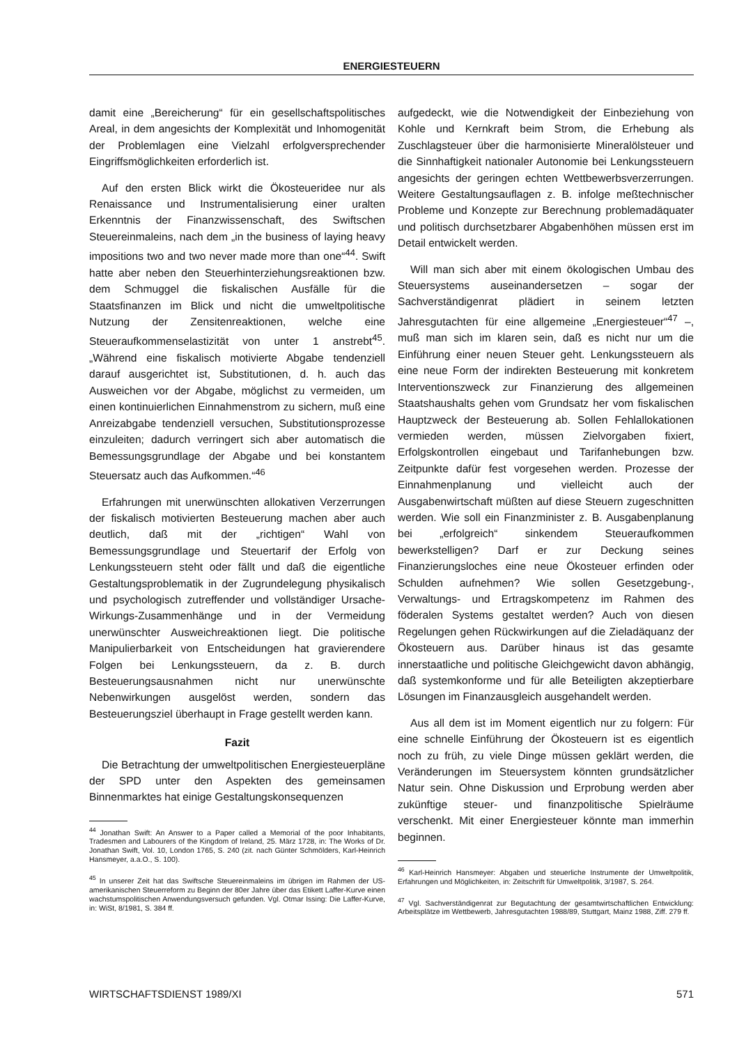ENERGIESTEUERN
damit eine „Bereicherung“ für ein gesellschaftspolitisches Areal, in dem angesichts der Komplexität und Inhomogenität der Problemlagen eine Vielzahl erfolgversprechender Eingriffsmöglichkeiten erforderlich ist.
Auf den ersten Blick wirkt die Ökosteueridee nur als Renaissance und Instrumentalisierung einer uralten Erkenntnis der Finanzwissenschaft, des Swiftschen Steuereinmaleins, nach dem „in the business of laying heavy impositions two and two never made more than one“<sup>44</sup>. Swift hatte aber neben den Steuerhinterziehungsreaktionen bzw. dem Schmuggel die fiskalischen Ausfälle für die Staatsfinanzen im Blick und nicht die umweltpolitische Nutzung der Zensitenreaktionen, welche eine Steueraufkommenselastizität von unter 1 anstrebt<sup>45</sup>. „Während eine fiskalisch motivierte Abgabe tendenziell darauf ausgerichtet ist, Substitutionen, d. h. auch das Ausweichen vor der Abgabe, möglichst zu vermeiden, um einen kontinuierlichen Einnahmenstrom zu sichern, muß eine Anreizabgabe tendenziell versuchen, Substitutionsprozesse einzuleiten; dadurch verringert sich aber automatisch die Bemessungsgrundlage der Abgabe und bei konstantem Steuersatz auch das Aufkommen.“<sup>46</sup>
Erfahrungen mit unerwünschten allokativen Verzerrungen der fiskalisch motivierten Besteuerung machen aber auch deutlich, daß mit der „richtigen“ Wahl von Bemessungsgrundlage und Steuertarif der Erfolg von Lenkungssteuern steht oder fällt und daß die eigentliche Gestaltungsproblematik in der Zugrundelegung physikalisch und psychologisch zutreffender und vollständiger Ursache-Wirkungs-Zusammenhänge und in der Vermeidung unerwünschter Ausweichreaktionen liegt. Die politische Manipulierbarkeit von Entscheidungen hat gravierendere Folgen bei Lenkungssteuern, da z. B. durch Besteuerungsausnahmen nicht nur unerwünschte Nebenwirkungen ausgelöst werden, sondern das Besteuerungsziel überhaupt in Frage gestellt werden kann.
Fazit
Die Betrachtung der umweltpolitischen Energiesteuerpläne der SPD unter den Aspekten des gemeinsamen Binnenmarktes hat einige Gestaltungskonsequenzen
<sup>44</sup> Jonathan Swift: An Answer to a Paper called a Memorial of the poor Inhabitants, Tradesmen and Labourers of the Kingdom of Ireland, 25. März 1728, in: The Works of Dr. Jonathan Swift, Vol. 10, London 1765, S. 240 (zit. nach Günter Schmölders, Karl-Heinrich Hansmeyer, a.a.O., S. 100).
<sup>45</sup> In unserer Zeit hat das Swiftsche Steuereinmaleins im übrigen im Rahmen der US-amerikanischen Steuerreform zu Beginn der 80er Jahre über das Etikett Laffer-Kurve einen wachstumspolitischen Anwendungsversuch gefunden. Vgl. Otmar Issing: Die Laffer-Kurve, in: WiSt, 8/1981, S. 384 ff.
aufgedeckt, wie die Notwendigkeit der Einbeziehung von Kohle und Kernkraft beim Strom, die Erhebung als Zuschlagsteuer über die harmonisierte Mineralölsteuer und die Sinnhaftigkeit nationaler Autonomie bei Lenkungssteuern angesichts der geringen echten Wettbewerbsverzerrungen. Weitere Gestaltungsauflagen z. B. infolge meßtechnischer Probleme und Konzepte zur Berechnung problemadäquater und politisch durchsetzbarer Abgabenhöhen müssen erst im Detail entwickelt werden.
Will man sich aber mit einem ökologischen Umbau des Steuersystems auseinandersetzen – sogar der Sachverständigenrat plädiert in seinem letzten Jahresgutachten für eine allgemeine „Energiesteuer“<sup>47</sup> –, muß man sich im klaren sein, daß es nicht nur um die Einführung einer neuen Steuer geht. Lenkungssteuern als eine neue Form der indirekten Besteuerung mit konkretem Interventionszweck zur Finanzierung des allgemeinen Staatshaushalts gehen vom Grundsatz her vom fiskalischen Hauptzweck der Besteuerung ab. Sollen Fehlallokationen vermieden werden, müssen Zielvorgaben fixiert, Erfolgskontrollen eingebaut und Tarifanhebungen bzw. Zeitpunkte dafür fest vorgesehen werden. Prozesse der Einnahmenplanung und vielleicht auch der Ausgabenwirtschaft müßten auf diese Steuern zugeschnitten werden. Wie soll ein Finanzminister z. B. Ausgabenplanung bei „erfolgreich“ sinkendem Steueraufkommen bewerkstelligen? Darf er zur Deckung seines Finanzierungsloches eine neue Ökosteuer erfinden oder Schulden aufnehmen? Wie sollen Gesetzgebung-, Verwaltungs- und Ertragskompetenz im Rahmen des föderalen Systems gestaltet werden? Auch von diesen Regelungen gehen Rückwirkungen auf die Zieladäquanz der Ökosteuern aus. Darüber hinaus ist das gesamte innerstaatliche und politische Gleichgewicht davon abhängig, daß systemkonforme und für alle Beteiligten akzeptierbare Lösungen im Finanzausgleich ausgehandelt werden.
Aus all dem ist im Moment eigentlich nur zu folgern: Für eine schnelle Einführung der Ökosteuern ist es eigentlich noch zu früh, zu viele Dinge müssen geklärt werden, die Veränderungen im Steuersystem könnten grundsätzlicher Natur sein. Ohne Diskussion und Erprobung werden aber zukünftige steuer- und finanzpolitische Spielräume verschenkt. Mit einer Energiesteuer könnte man immerhin beginnen.
<sup>46</sup> Karl-Heinrich Hansmeyer: Abgaben und steuerliche Instrumente der Umweltpolitik, Erfahrungen und Möglichkeiten, in: Zeitschrift für Umweltpolitik, 3/1987, S. 264.
<sup>47</sup> Vgl. Sachverständigenrat zur Begutachtung der gesamtwirtschaftlichen Entwicklung: Arbeitsplätze im Wettbewerb, Jahresgutachten 1988/89, Stuttgart, Mainz 1988, Ziff. 279 ff.
WIRTSCHAFTSDIENST 1989/XI 571